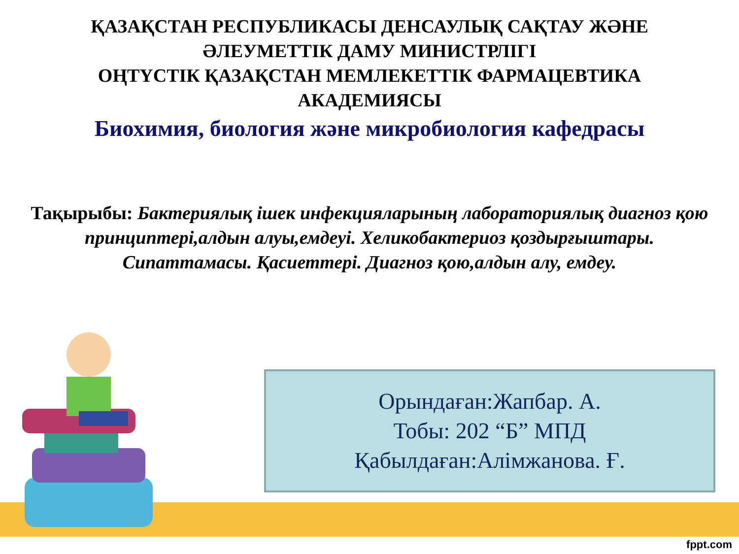ҚАЗАҚСТАН РЕСПУБЛИКАСЫ ДЕНСАУЛЫҚ САҚТАУ ЖӘНЕ
ӘЛЕУМЕТТІК ДАМУ МИНИСТРЛІГІ
ОҢТҮСТІК ҚАЗАҚСТАН МЕМЛЕКЕТТІК ФАРМАЦЕВТИКА
АКАДЕМИЯСЫ
Биохимия, биология және микробиология кафедрасы
Тақырыбы: Бактериялық ішек инфекцияларының лабораториялық диагноз қою принциптері,алдын алуы,емдеуі. Хеликобактериоз қоздырғыштары. Сипаттамасы. Қасиеттері. Диагноз қою,алдын алу, емдеу.
Орындаған:Жапбар. А.
Тобы: 202 “Б” МПД
Қабылдаған:Алімжанова. Ғ.
fppt.com